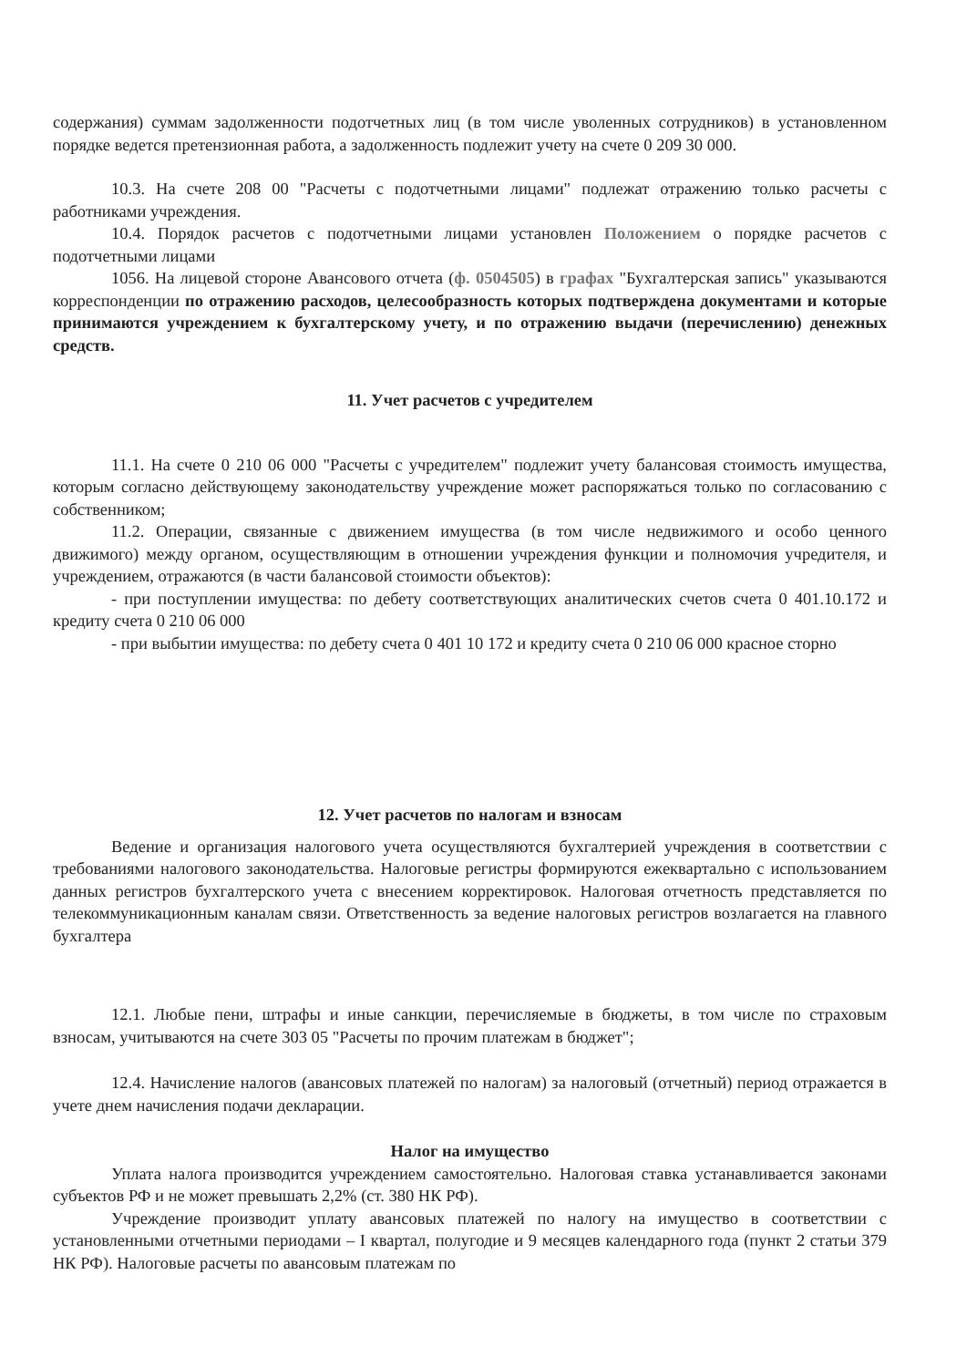содержания) суммам задолженности подотчетных лиц (в том числе уволенных сотрудников) в установленном порядке ведется претензионная работа, а задолженность подлежит учету на счете 0 209 30 000.
10.3. На счете 208 00 "Расчеты с подотчетными лицами" подлежат отражению только расчеты с работниками учреждения.
10.4. Порядок расчетов с подотчетными лицами установлен Положением о порядке расчетов с подотчетными лицами
1056. На лицевой стороне Авансового отчета (ф. 0504505) в графах "Бухгалтерская запись" указываются корреспонденции по отражению расходов, целесообразность которых подтверждена документами и которые принимаются учреждением к бухгалтерскому учету, и по отражению выдачи (перечислению) денежных средств.
11. Учет расчетов с учредителем
11.1. На счете 0 210 06 000 "Расчеты с учредителем" подлежит учету балансовая стоимость имущества, которым согласно действующему законодательству учреждение может распоряжаться только по согласованию с собственником;
11.2. Операции, связанные с движением имущества (в том числе недвижимого и особо ценного движимого) между органом, осуществляющим в отношении учреждения функции и полномочия учредителя, и учреждением, отражаются (в части балансовой стоимости объектов):
- при поступлении имущества: по дебету соответствующих аналитических счетов счета 0 401.10.172 и кредиту счета 0 210 06 000
- при выбытии имущества: по дебету счета 0 401 10 172 и кредиту счета 0 210 06 000 красное сторно
12. Учет расчетов по налогам и взносам
Ведение и организация налогового учета осуществляются бухгалтерией учреждения в соответствии с требованиями налогового законодательства. Налоговые регистры формируются ежеквартально с использованием данных регистров бухгалтерского учета с внесением корректировок. Налоговая отчетность представляется по телекоммуникационным каналам связи. Ответственность за ведение налоговых регистров возлагается на главного бухгалтера
12.1. Любые пени, штрафы и иные санкции, перечисляемые в бюджеты, в том числе по страховым взносам, учитываются на счете 303 05 "Расчеты по прочим платежам в бюджет";
12.4. Начисление налогов (авансовых платежей по налогам) за налоговый (отчетный) период отражается в учете днем начисления подачи декларации.
Налог на имущество
Уплата налога производится учреждением самостоятельно. Налоговая ставка устанавливается законами субъектов РФ и не может превышать 2,2% (ст. 380 НК РФ).
Учреждение производит уплату авансовых платежей по налогу на имущество в соответствии с установленными отчетными периодами – I квартал, полугодие и 9 месяцев календарного года (пункт 2 статьи 379 НК РФ). Налоговые расчеты по авансовым платежам по